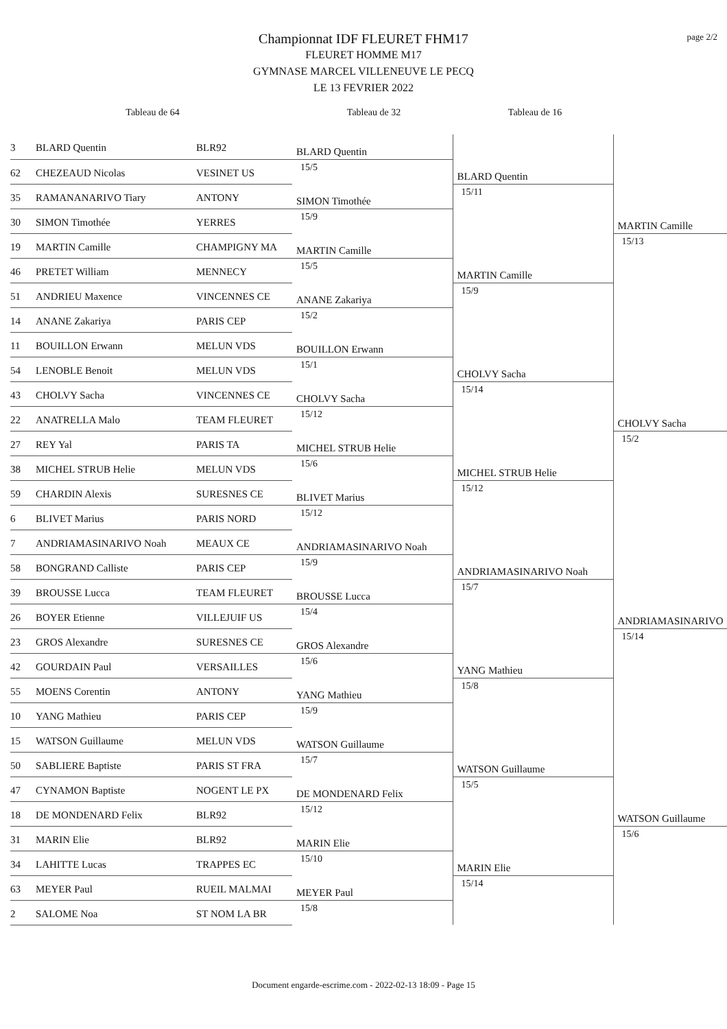page 2/2
Championnat IDF FLEURET FHM17
FLEURET HOMME M17
GYMNASE MARCEL VILLENEUVE LE PECQ
LE 13 FEVRIER 2022
Tableau de 64 Tableau de 32 Tableau de 16
| 3 | BLARD Quentin | BLR92 | BLARD Quentin 15/5 | BLARD Quentin 15/11 | MARTIN Camille 15/13 |
| 62 | CHEZEAUD Nicolas | VESINET US | | | |
| 35 | RAMANANARIVO Tiary | ANTONY | SIMON Timothée 15/9 | | |
| 30 | SIMON Timothée | YERRES | | | |
| 19 | MARTIN Camille | CHAMPIGNY MA | MARTIN Camille 15/5 | MARTIN Camille 15/9 | |
| 46 | PRETET William | MENNECY | | | |
| 51 | ANDRIEU Maxence | VINCENNES CE | ANANE Zakariya 15/2 | | |
| 14 | ANANE Zakariya | PARIS CEP | | | |
| 11 | BOUILLON Erwann | MELUN VDS | BOUILLON Erwann 15/1 | CHOLVY Sacha 15/14 | CHOLVY Sacha 15/2 |
| 54 | LENOBLE Benoit | MELUN VDS | | | |
| 43 | CHOLVY Sacha | VINCENNES CE | CHOLVY Sacha 15/12 | | |
| 22 | ANATRELLA Malo | TEAM FLEURET | | | |
| 27 | REY Yal | PARIS TA | MICHEL STRUB Helie 15/6 | MICHEL STRUB Helie 15/12 | |
| 38 | MICHEL STRUB Helie | MELUN VDS | | | |
| 59 | CHARDIN Alexis | SURESNES CE | BLIVET Marius 15/12 | | |
| 6 | BLIVET Marius | PARIS NORD | | | |
| 7 | ANDRIAMASINARIVO Noah | MEAUX CE | ANDRIAMASINARIVO Noah 15/9 | ANDRIAMASINARIVO Noah 15/7 | ANDRIAMASINARIVO 15/14 |
| 58 | BONGRAND Calliste | PARIS CEP | | | |
| 39 | BROUSSE Lucca | TEAM FLEURET | BROUSSE Lucca 15/4 | | |
| 26 | BOYER Etienne | VILLEJUIF US | | | |
| 23 | GROS Alexandre | SURESNES CE | GROS Alexandre 15/6 | YANG Mathieu 15/8 | |
| 42 | GOURDAIN Paul | VERSAILLES | | | |
| 55 | MOENS Corentin | ANTONY | YANG Mathieu 15/9 | | |
| 10 | YANG Mathieu | PARIS CEP | | | |
| 15 | WATSON Guillaume | MELUN VDS | WATSON Guillaume 15/7 | WATSON Guillaume 15/5 | WATSON Guillaume 15/6 |
| 50 | SABLIERE Baptiste | PARIS ST FRA | | | |
| 47 | CYNAMON Baptiste | NOGENT LE PX | DE MONDENARD Felix 15/12 | | |
| 18 | DE MONDENARD Felix | BLR92 | | | |
| 31 | MARIN Elie | BLR92 | MARIN Elie 15/10 | MARIN Elie 15/14 | |
| 34 | LAHITTE Lucas | TRAPPES EC | | | |
| 63 | MEYER Paul | RUEIL MALMAI | MEYER Paul 15/8 | | |
| 2 | SALOME Noa | ST NOM LA BR | | | |
Document engarde-escrime.com - 2022-02-13 18:09 - Page 15